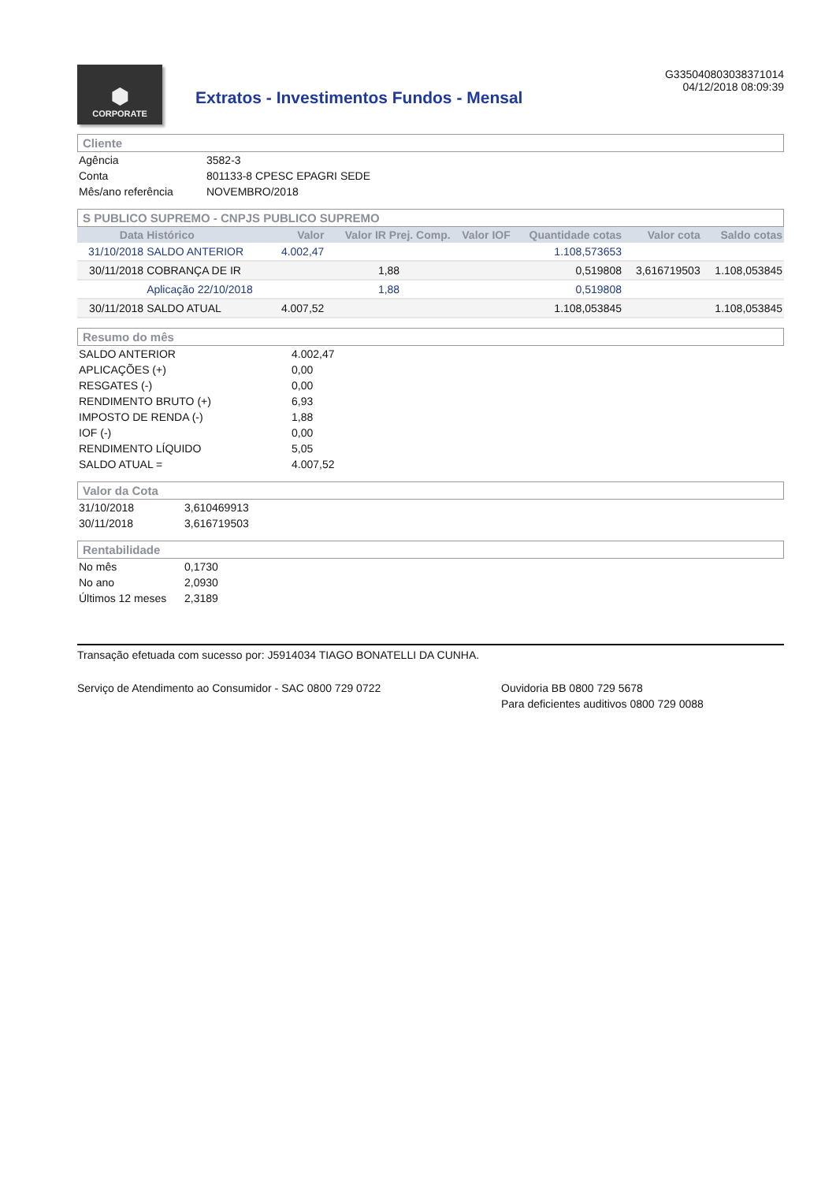⬢
CORPORATE
Extratos - Investimentos Fundos - Mensal
G335040803038371014
04/12/2018 08:09:39
Cliente
| Agência | 3582-3 |
| Conta | 801133-8 CPESC EPAGRI SEDE |
| Mês/ano referência | NOVEMBRO/2018 |
S PUBLICO SUPREMO - CNPJS PUBLICO SUPREMO
| Data | Histórico | Valor | Valor IR Prej. Comp. | Valor IOF | Quantidade cotas | Valor cota | Saldo cotas |
| --- | --- | --- | --- | --- | --- | --- | --- |
| 31/10/2018 | SALDO ANTERIOR | 4.002,47 | | | 1.108,573653 | | |
| 30/11/2018 | COBRANÇA DE IR | | 1,88 | | 0,519808 | 3,616719503 | 1.108,053845 |
| | Aplicação 22/10/2018 | | 1,88 | | 0,519808 | | |
| 30/11/2018 | SALDO ATUAL | 4.007,52 | | | 1.108,053845 | | 1.108,053845 |
Resumo do mês
| SALDO ANTERIOR | 4.002,47 |
| APLICAÇÕES (+) | 0,00 |
| RESGATES (-) | 0,00 |
| RENDIMENTO BRUTO (+) | 6,93 |
| IMPOSTO DE RENDA (-) | 1,88 |
| IOF (-) | 0,00 |
| RENDIMENTO LÍQUIDO | 5,05 |
| SALDO ATUAL = | 4.007,52 |
Valor da Cota
| 31/10/2018 | 3,610469913 |
| 30/11/2018 | 3,616719503 |
Rentabilidade
| No mês | 0,1730 |
| No ano | 2,0930 |
| Últimos 12 meses | 2,3189 |
Transação efetuada com sucesso por: J5914034 TIAGO BONATELLI DA CUNHA.
Serviço de Atendimento ao Consumidor - SAC 0800 729 0722 Ouvidoria BB 0800 729 5678
Para deficientes auditivos 0800 729 0088